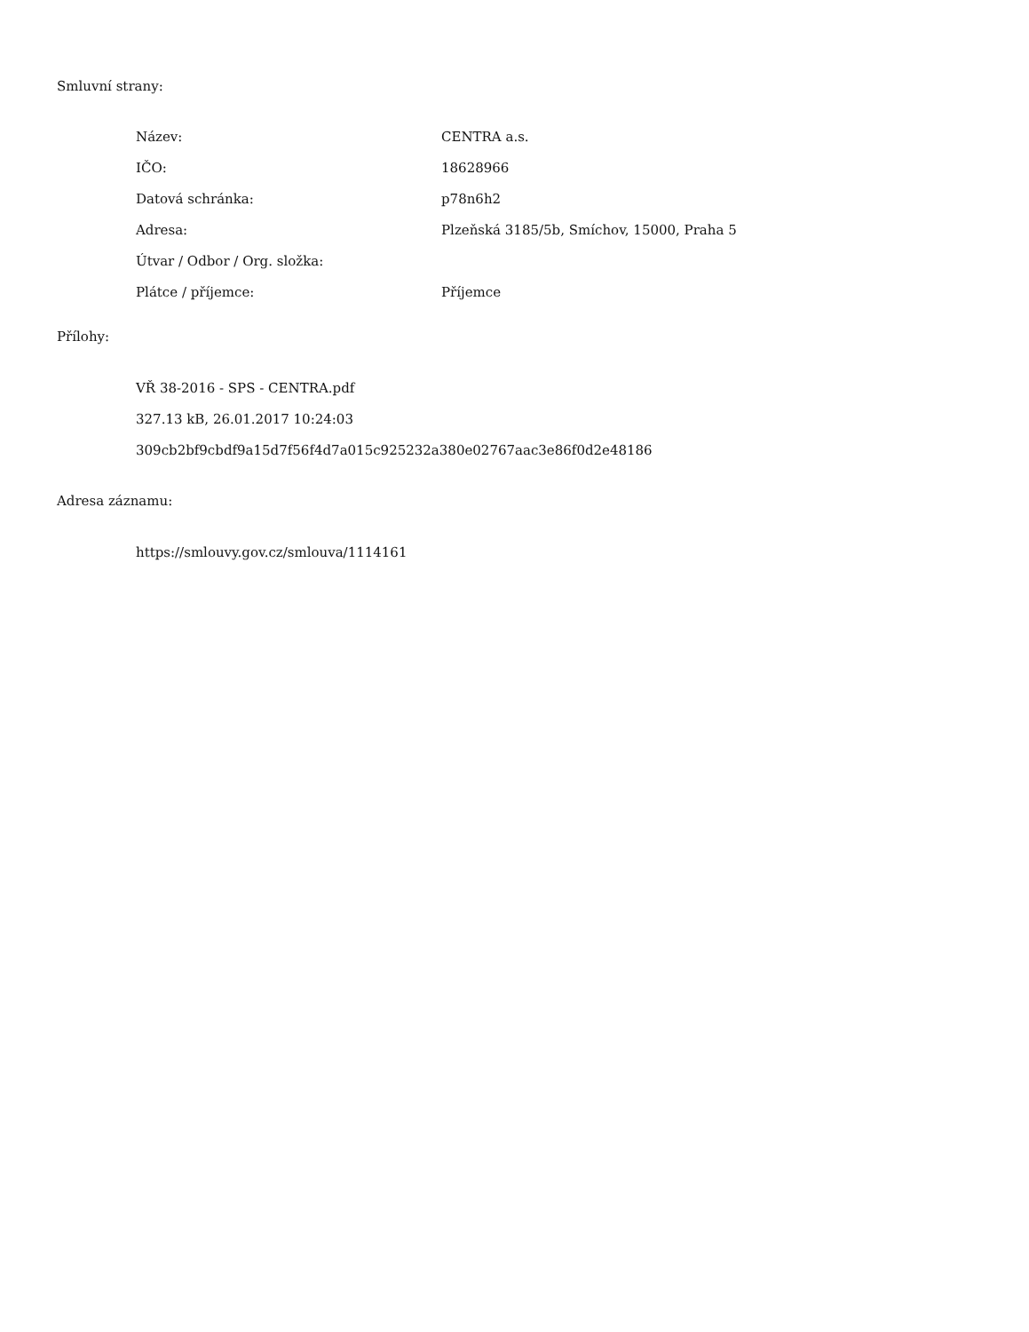Smluvní strany:
| Název: | CENTRA a.s. |
| IČO: | 18628966 |
| Datová schránka: | p78n6h2 |
| Adresa: | Plzeňská 3185/5b, Smíchov, 15000, Praha 5 |
| Útvar / Odbor / Org. složka: | |
| Plátce / příjemce: | Příjemce |
Přílohy:
VŘ 38-2016 - SPS - CENTRA.pdf
327.13 kB, 26.01.2017 10:24:03
309cb2bf9cbdf9a15d7f56f4d7a015c925232a380e02767aac3e86f0d2e48186
Adresa záznamu:
https://smlouvy.gov.cz/smlouva/1114161